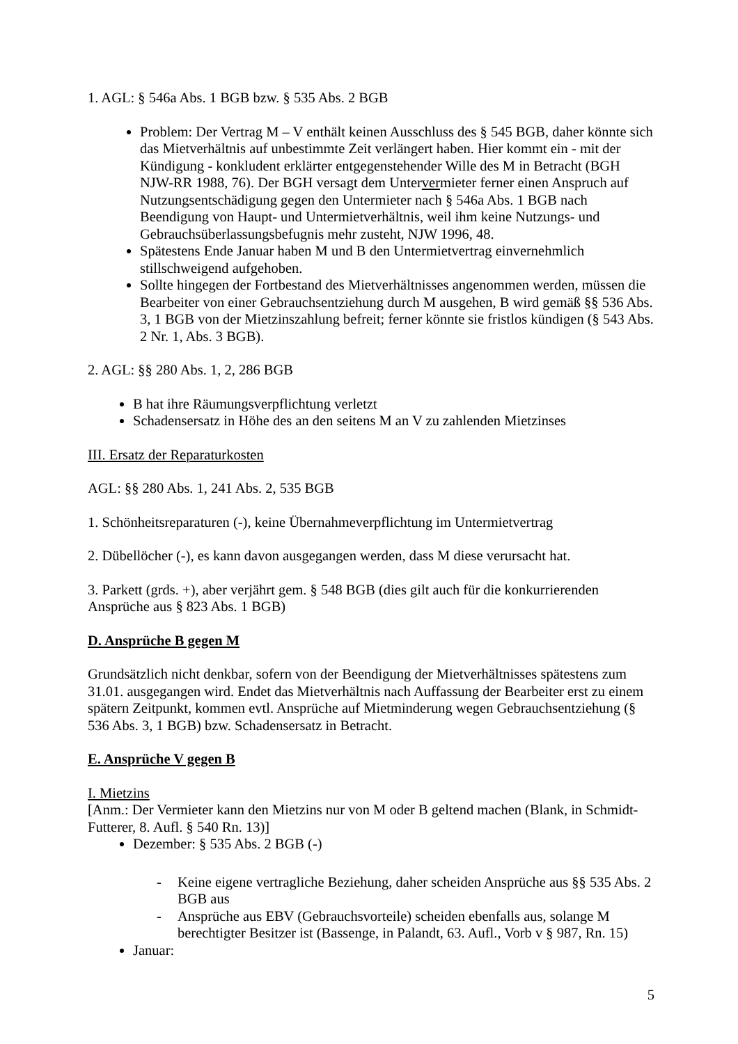1. AGL: § 546a Abs. 1 BGB bzw. § 535 Abs. 2 BGB
Problem: Der Vertrag M – V enthält keinen Ausschluss des § 545 BGB, daher könnte sich das Mietverhältnis auf unbestimmte Zeit verlängert haben. Hier kommt ein - mit der Kündigung - konkludent erklärter entgegenstehender Wille des M in Betracht (BGH NJW-RR 1988, 76). Der BGH versagt dem Untervermieter ferner einen Anspruch auf Nutzungsentschädigung gegen den Untermieter nach § 546a Abs. 1 BGB nach Beendigung von Haupt- und Untermietverhältnis, weil ihm keine Nutzungs- und Gebrauchsüberlassungsbefugnis mehr zusteht, NJW 1996, 48.
Spätestens Ende Januar haben M und B den Untermietvertrag einvernehmlich stillschweigend aufgehoben.
Sollte hingegen der Fortbestand des Mietverhältnisses angenommen werden, müssen die Bearbeiter von einer Gebrauchsentziehung durch M ausgehen, B wird gemäß §§ 536 Abs. 3, 1 BGB von der Mietzinszahlung befreit; ferner könnte sie fristlos kündigen (§ 543 Abs. 2 Nr. 1, Abs. 3 BGB).
2. AGL: §§ 280 Abs. 1, 2, 286 BGB
B hat ihre Räumungsverpflichtung verletzt
Schadensersatz in Höhe des an den seitens M an V zu zahlenden Mietzinses
III. Ersatz der Reparaturkosten
AGL: §§ 280 Abs. 1, 241 Abs. 2, 535 BGB
1. Schönheitsreparaturen (-), keine Übernahmeverpflichtung im Untermietvertrag
2. Dübellöcher (-), es kann davon ausgegangen werden, dass M diese verursacht hat.
3. Parkett (grds. +), aber verjährt gem. § 548 BGB (dies gilt auch für die konkurrierenden Ansprüche aus § 823 Abs. 1 BGB)
D. Ansprüche B gegen M
Grundsätzlich nicht denkbar, sofern von der Beendigung der Mietverhältnisses spätestens zum 31.01. ausgegangen wird. Endet das Mietverhältnis nach Auffassung der Bearbeiter erst zu einem spätern Zeitpunkt, kommen evtl. Ansprüche auf Mietminderung wegen Gebrauchsentziehung (§ 536 Abs. 3, 1 BGB) bzw. Schadensersatz in Betracht.
E. Ansprüche V gegen B
I. Mietzins
[Anm.: Der Vermieter kann den Mietzins nur von M oder B geltend machen (Blank, in Schmidt-Futterer, 8. Aufl. § 540 Rn. 13)]
Dezember: § 535 Abs. 2 BGB (-)
- Keine eigene vertragliche Beziehung, daher scheiden Ansprüche aus §§ 535 Abs. 2 BGB aus
- Ansprüche aus EBV (Gebrauchsvorteile) scheiden ebenfalls aus, solange M berechtigter Besitzer ist (Bassenge, in Palandt, 63. Aufl., Vorb v § 987, Rn. 15)
Januar:
5